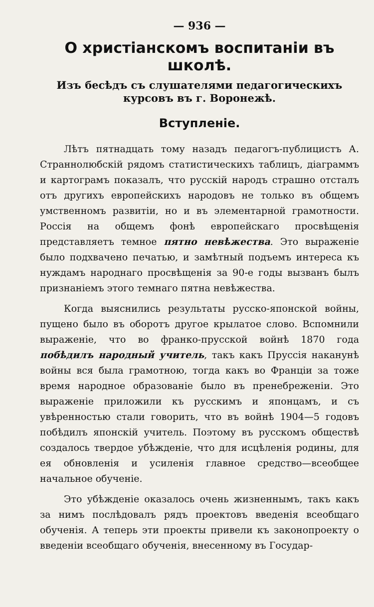— 936 —
О христіанскомъ воспитаніи въ школѣ.
Изъ бесѣдъ съ слушателями педагогическихъ курсовъ въ г. Воронежѣ.
Вступленіе.
Лѣтъ пятнадцать тому назадъ педагогъ-публицистъ А. Страннолюбскій рядомъ статистическихъ таблицъ, діаграммъ и картограмъ показалъ, что русскій народъ страшно отсталъ отъ другихъ европейскихъ народовъ не только въ общемъ умственномъ развитіи, но и въ элементарной грамотности. Россія на общемъ фонѣ европейскаго просвѣщенія представляетъ темное пятно невѣжества. Это выраженіе было подхвачено печатью, и замѣтный подъемъ интереса къ нуждамъ народнаго просвѣщенія за 90-е годы вызванъ былъ признаніемъ этого темнаго пятна невѣжества.
Когда выяснились результаты русско-японской войны, пущено было въ оборотъ другое крылатое слово. Вспомнили выраженіе, что во франко-прусской войнѣ 1870 года побѣдилъ народный учитель, такъ какъ Пруссія наканунѣ войны вся была грамотною, тогда какъ во Франціи за тоже время народное образованіе было въ пренебреженіи. Это выраженіе приложили къ русскимъ и японцамъ, и съ увѣренностью стали говорить, что въ войнѣ 1904—5 годовъ побѣдилъ японскій учитель. Поэтому въ русскомъ обществѣ создалось твердое убѣжденіе, что для исцѣленія родины, для ея обновленія и усиленія главное средство—всеобщее начальное обученіе.
Это убѣжденіе оказалось очень жизненнымъ, такъ какъ за нимъ послѣдовалъ рядъ проектовъ введенія всеобщаго обученія. А теперь эти проекты привели къ законопроекту о введеніи всеобщаго обученія, внесенному въ Государ-